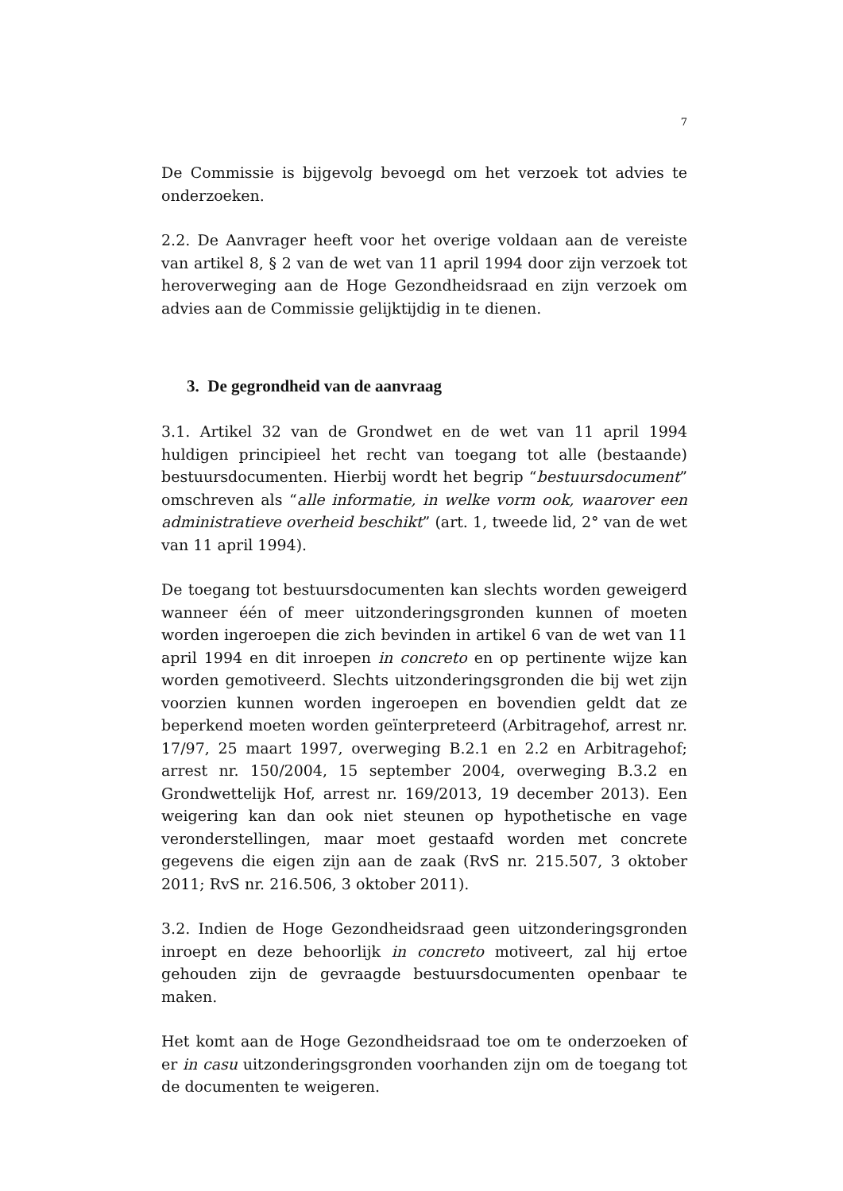7
De Commissie is bijgevolg bevoegd om het verzoek tot advies te onderzoeken.
2.2. De Aanvrager heeft voor het overige voldaan aan de vereiste van artikel 8, § 2 van de wet van 11 april 1994 door zijn verzoek tot heroverweging aan de Hoge Gezondheidsraad en zijn verzoek om advies aan de Commissie gelijktijdig in te dienen.
3. De gegrondheid van de aanvraag
3.1. Artikel 32 van de Grondwet en de wet van 11 april 1994 huldigen principieel het recht van toegang tot alle (bestaande) bestuursdocumenten. Hierbij wordt het begrip “bestuursdocument” omschreven als “alle informatie, in welke vorm ook, waarover een administratieve overheid beschikt” (art. 1, tweede lid, 2° van de wet van 11 april 1994).
De toegang tot bestuursdocumenten kan slechts worden geweigerd wanneer één of meer uitzonderingsgronden kunnen of moeten worden ingeroepen die zich bevinden in artikel 6 van de wet van 11 april 1994 en dit inroepen in concreto en op pertinente wijze kan worden gemotiveerd. Slechts uitzonderingsgronden die bij wet zijn voorzien kunnen worden ingeroepen en bovendien geldt dat ze beperkend moeten worden geïnterpreteerd (Arbitragehof, arrest nr. 17/97, 25 maart 1997, overweging B.2.1 en 2.2 en Arbitragehof; arrest nr. 150/2004, 15 september 2004, overweging B.3.2 en Grondwettelijk Hof, arrest nr. 169/2013, 19 december 2013). Een weigering kan dan ook niet steunen op hypothetische en vage veronderstellingen, maar moet gestaafd worden met concrete gegevens die eigen zijn aan de zaak (RvS nr. 215.507, 3 oktober 2011; RvS nr. 216.506, 3 oktober 2011).
3.2. Indien de Hoge Gezondheidsraad geen uitzonderingsgronden inroept en deze behoorlijk in concreto motiveert, zal hij ertoe gehouden zijn de gevraagde bestuursdocumenten openbaar te maken.
Het komt aan de Hoge Gezondheidsraad toe om te onderzoeken of er in casu uitzonderingsgronden voorhanden zijn om de toegang tot de documenten te weigeren.